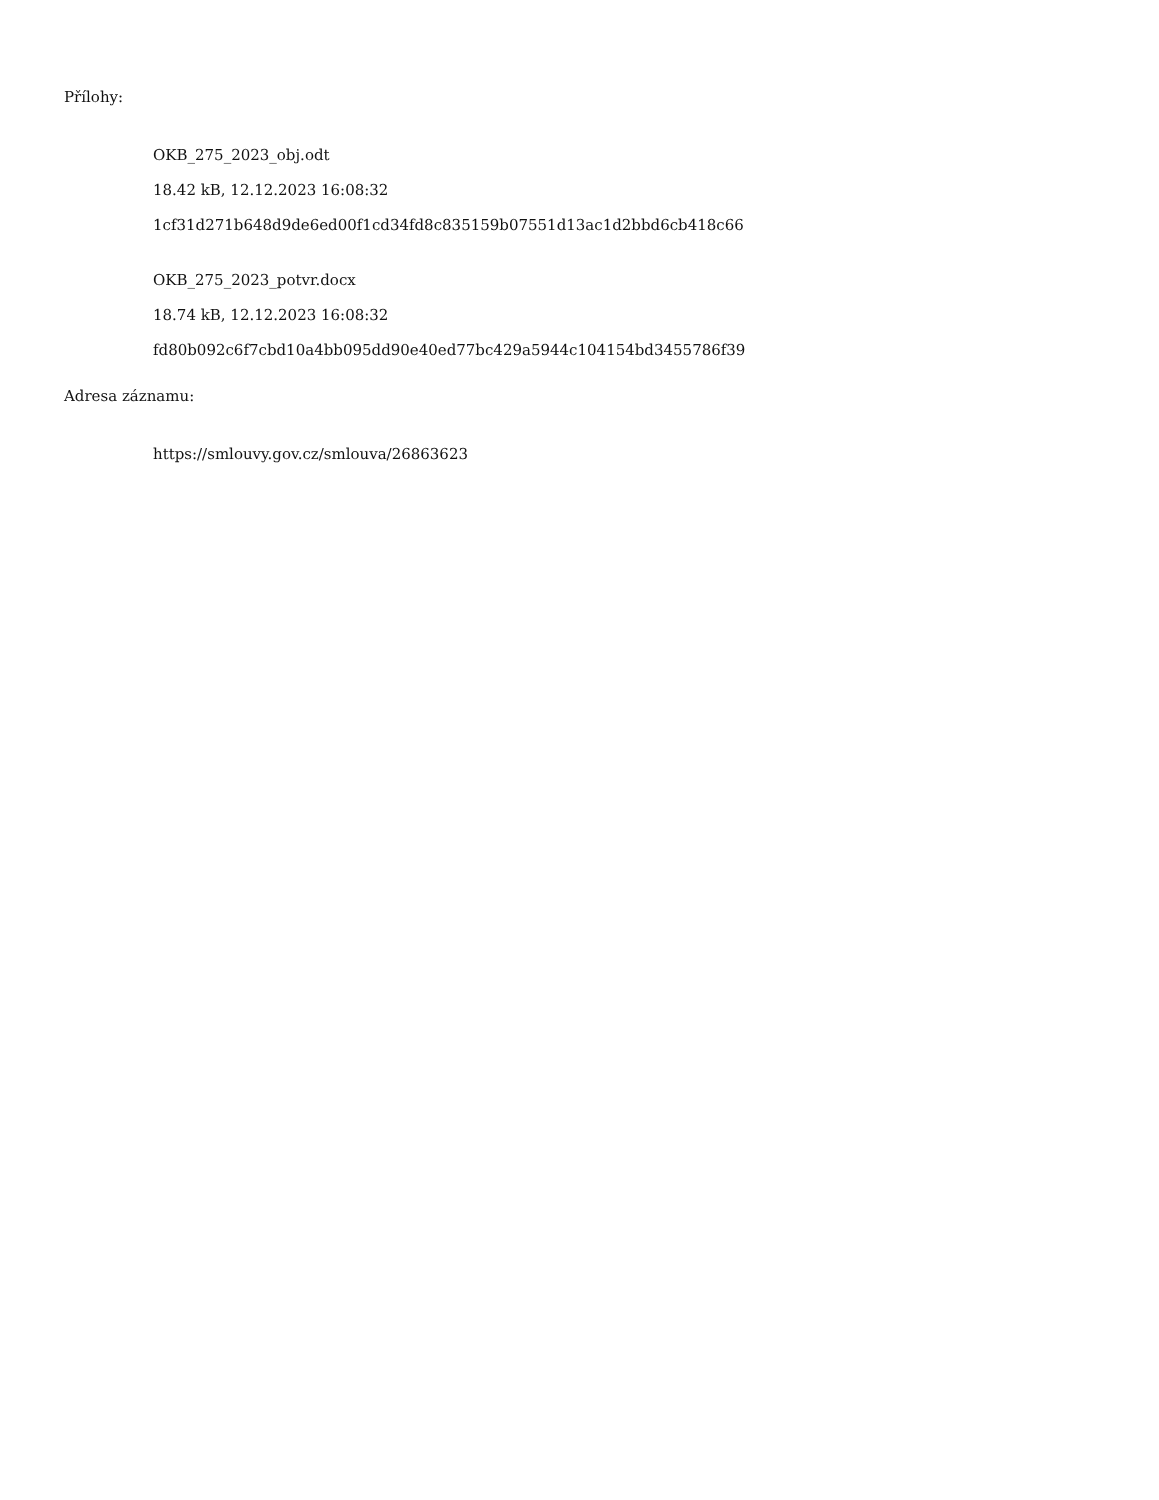Přílohy:
OKB_275_2023_obj.odt
18.42 kB, 12.12.2023 16:08:32
1cf31d271b648d9de6ed00f1cd34fd8c835159b07551d13ac1d2bbd6cb418c66
OKB_275_2023_potvr.docx
18.74 kB, 12.12.2023 16:08:32
fd80b092c6f7cbd10a4bb095dd90e40ed77bc429a5944c104154bd3455786f39
Adresa záznamu:
https://smlouvy.gov.cz/smlouva/26863623